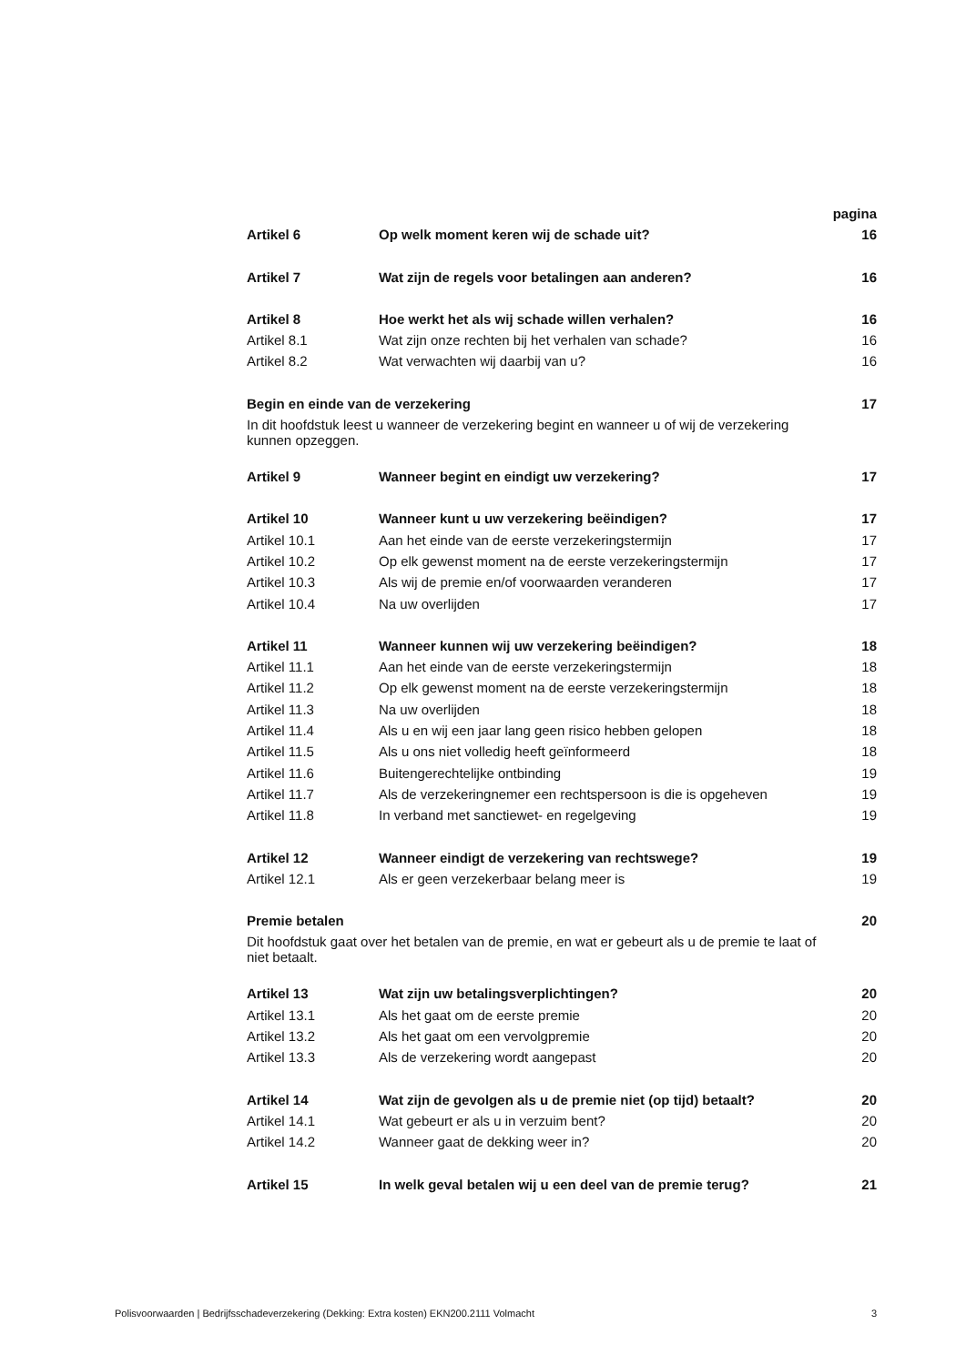| | | pagina |
| Artikel 6 | Op welk moment keren wij de schade uit? | 16 |
| Artikel 7 | Wat zijn de regels voor betalingen aan anderen? | 16 |
| Artikel 8 | Hoe werkt het als wij schade willen verhalen? | 16 |
| Artikel 8.1 | Wat zijn onze rechten bij het verhalen van schade? | 16 |
| Artikel 8.2 | Wat verwachten wij daarbij van u? | 16 |
| Begin en einde van de verzekering | | 17 |
| In dit hoofdstuk leest u wanneer de verzekering begint en wanneer u of wij de verzekering kunnen opzeggen. | | |
| Artikel 9 | Wanneer begint en eindigt uw verzekering? | 17 |
| Artikel 10 | Wanneer kunt u uw verzekering beëindigen? | 17 |
| Artikel 10.1 | Aan het einde van de eerste verzekeringstermijn | 17 |
| Artikel 10.2 | Op elk gewenst moment na de eerste verzekeringstermijn | 17 |
| Artikel 10.3 | Als wij de premie en/of voorwaarden veranderen | 17 |
| Artikel 10.4 | Na uw overlijden | 17 |
| Artikel 11 | Wanneer kunnen wij uw verzekering beëindigen? | 18 |
| Artikel 11.1 | Aan het einde van de eerste verzekeringstermijn | 18 |
| Artikel 11.2 | Op elk gewenst moment na de eerste verzekeringstermijn | 18 |
| Artikel 11.3 | Na uw overlijden | 18 |
| Artikel 11.4 | Als u en wij een jaar lang geen risico hebben gelopen | 18 |
| Artikel 11.5 | Als u ons niet volledig heeft geïnformeerd | 18 |
| Artikel 11.6 | Buitengerechtelijke ontbinding | 19 |
| Artikel 11.7 | Als de verzekeringnemer een rechtspersoon is die is opgeheven | 19 |
| Artikel 11.8 | In verband met sanctiewet- en regelgeving | 19 |
| Artikel 12 | Wanneer eindigt de verzekering van rechtswege? | 19 |
| Artikel 12.1 | Als er geen verzekerbaar belang meer is | 19 |
| Premie betalen | | 20 |
| Dit hoofdstuk gaat over het betalen van de premie, en wat er gebeurt als u de premie te laat of niet betaalt. | | |
| Artikel 13 | Wat zijn uw betalingsverplichtingen? | 20 |
| Artikel 13.1 | Als het gaat om de eerste premie | 20 |
| Artikel 13.2 | Als het gaat om een vervolgpremie | 20 |
| Artikel 13.3 | Als de verzekering wordt aangepast | 20 |
| Artikel 14 | Wat zijn de gevolgen als u de premie niet (op tijd) betaalt? | 20 |
| Artikel 14.1 | Wat gebeurt er als u in verzuim bent? | 20 |
| Artikel 14.2 | Wanneer gaat de dekking weer in? | 20 |
| Artikel 15 | In welk geval betalen wij u een deel van de premie terug? | 21 |
Polisvoorwaarden | Bedrijfsschadeverzekering (Dekking: Extra kosten) EKN200.2111 Volmacht 3